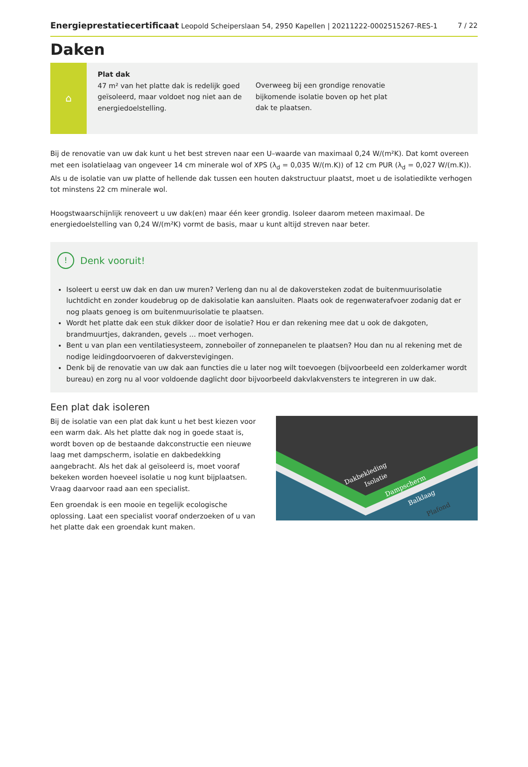Energieprestatiecertificaat Leopold Scheiperslaan 54, 2950 Kapellen | 20211222-0002515267-RES-1 7 / 22
Daken
⌂
Plat dak
47 m² van het platte dak is redelijk goed geïsoleerd, maar voldoet nog niet aan de energiedoelstelling.
Overweeg bij een grondige renovatie bijkomende isolatie boven op het plat dak te plaatsen.
Bij de renovatie van uw dak kunt u het best streven naar een U–waarde van maximaal 0,24 W/(m²K). Dat komt overeen met een isolatielaag van ongeveer 14 cm minerale wol of XPS (λ<sub>d</sub> = 0,035 W/(m.K)) of 12 cm PUR (λ<sub>d</sub> = 0,027 W/(m.K)). Als u de isolatie van uw platte of hellende dak tussen een houten dakstructuur plaatst, moet u de isolatiedikte verhogen tot minstens 22 cm minerale wol.
Hoogstwaarschijnlijk renoveert u uw dak(en) maar één keer grondig. Isoleer daarom meteen maximaal. De energiedoelstelling van 0,24 W/(m²K) vormt de basis, maar u kunt altijd streven naar beter.
! Denk vooruit!
Isoleert u eerst uw dak en dan uw muren? Verleng dan nu al de dakoversteken zodat de buitenmuurisolatie luchtdicht en zonder koudebrug op de dakisolatie kan aansluiten. Plaats ook de regenwaterafvoer zodanig dat er nog plaats genoeg is om buitenmuurisolatie te plaatsen.
Wordt het platte dak een stuk dikker door de isolatie? Hou er dan rekening mee dat u ook de dakgoten, brandmuurtjes, dakranden, gevels … moet verhogen.
Bent u van plan een ventilatiesysteem, zonneboiler of zonnepanelen te plaatsen? Hou dan nu al rekening met de nodige leidingdoorvoeren of dakverstevigingen.
Denk bij de renovatie van uw dak aan functies die u later nog wilt toevoegen (bijvoorbeeld een zolderkamer wordt bureau) en zorg nu al voor voldoende daglicht door bijvoorbeeld dakvlakvensters te integreren in uw dak.
Een plat dak isoleren
Bij de isolatie van een plat dak kunt u het best kiezen voor een warm dak. Als het platte dak nog in goede staat is, wordt boven op de bestaande dakconstructie een nieuwe laag met dampscherm, isolatie en dakbedekking aangebracht. Als het dak al geïsoleerd is, moet vooraf bekeken worden hoeveel isolatie u nog kunt bijplaatsen. Vraag daarvoor raad aan een specialist.
Een groendak is een mooie en tegelijk ecologische oplossing. Laat een specialist vooraf onderzoeken of u van het platte dak een groendak kunt maken.
Dakbekleding
Isolatie
Dampscherm
Balklaag
Plafond